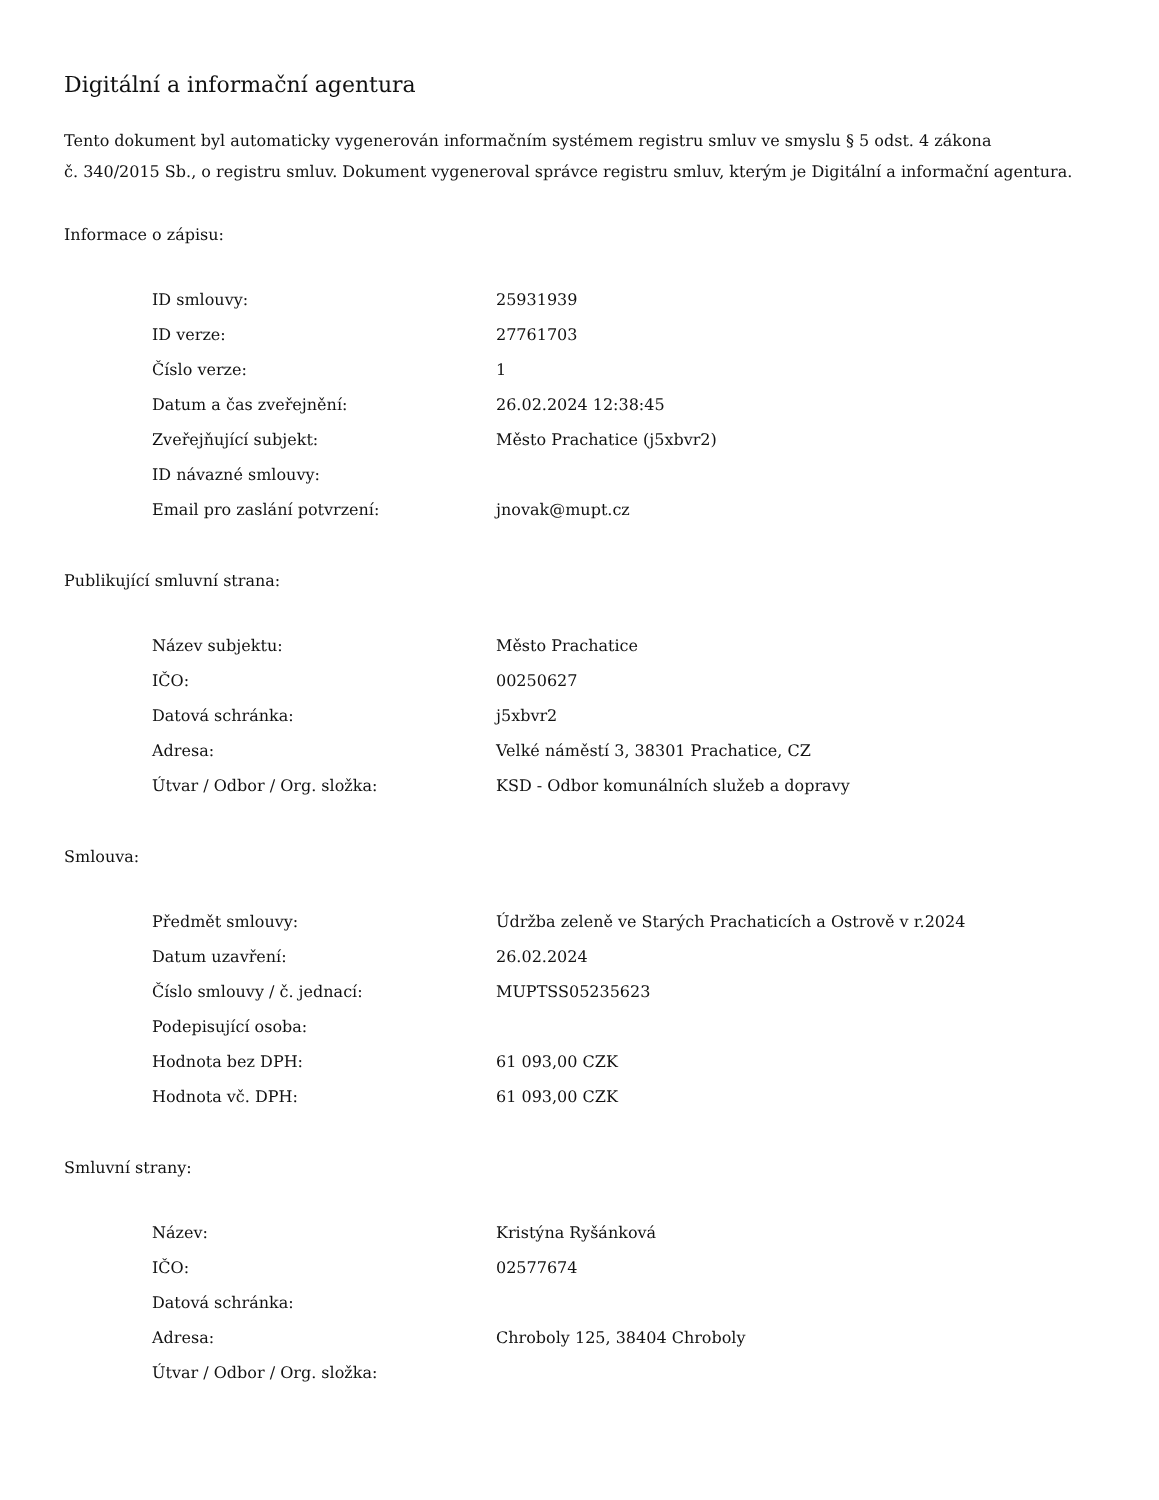Digitální a informační agentura
Tento dokument byl automaticky vygenerován informačním systémem registru smluv ve smyslu § 5 odst. 4 zákona
č. 340/2015 Sb., o registru smluv. Dokument vygeneroval správce registru smluv, kterým je Digitální a informační agentura.
Informace o zápisu:
| ID smlouvy: | 25931939 |
| ID verze: | 27761703 |
| Číslo verze: | 1 |
| Datum a čas zveřejnění: | 26.02.2024 12:38:45 |
| Zveřejňující subjekt: | Město Prachatice (j5xbvr2) |
| ID návazné smlouvy: | |
| Email pro zaslání potvrzení: | jnovak@mupt.cz |
Publikující smluvní strana:
| Název subjektu: | Město Prachatice |
| IČO: | 00250627 |
| Datová schránka: | j5xbvr2 |
| Adresa: | Velké náměstí 3, 38301 Prachatice, CZ |
| Útvar / Odbor / Org. složka: | KSD - Odbor komunálních služeb a dopravy |
Smlouva:
| Předmět smlouvy: | Údržba zeleně ve Starých Prachaticích a Ostrově v r.2024 |
| Datum uzavření: | 26.02.2024 |
| Číslo smlouvy / č. jednací: | MUPTSS05235623 |
| Podepisující osoba: | |
| Hodnota bez DPH: | 61 093,00 CZK |
| Hodnota vč. DPH: | 61 093,00 CZK |
Smluvní strany:
| Název: | Kristýna Ryšánková |
| IČO: | 02577674 |
| Datová schránka: | |
| Adresa: | Chroboly 125, 38404 Chroboly |
| Útvar / Odbor / Org. složka: | |